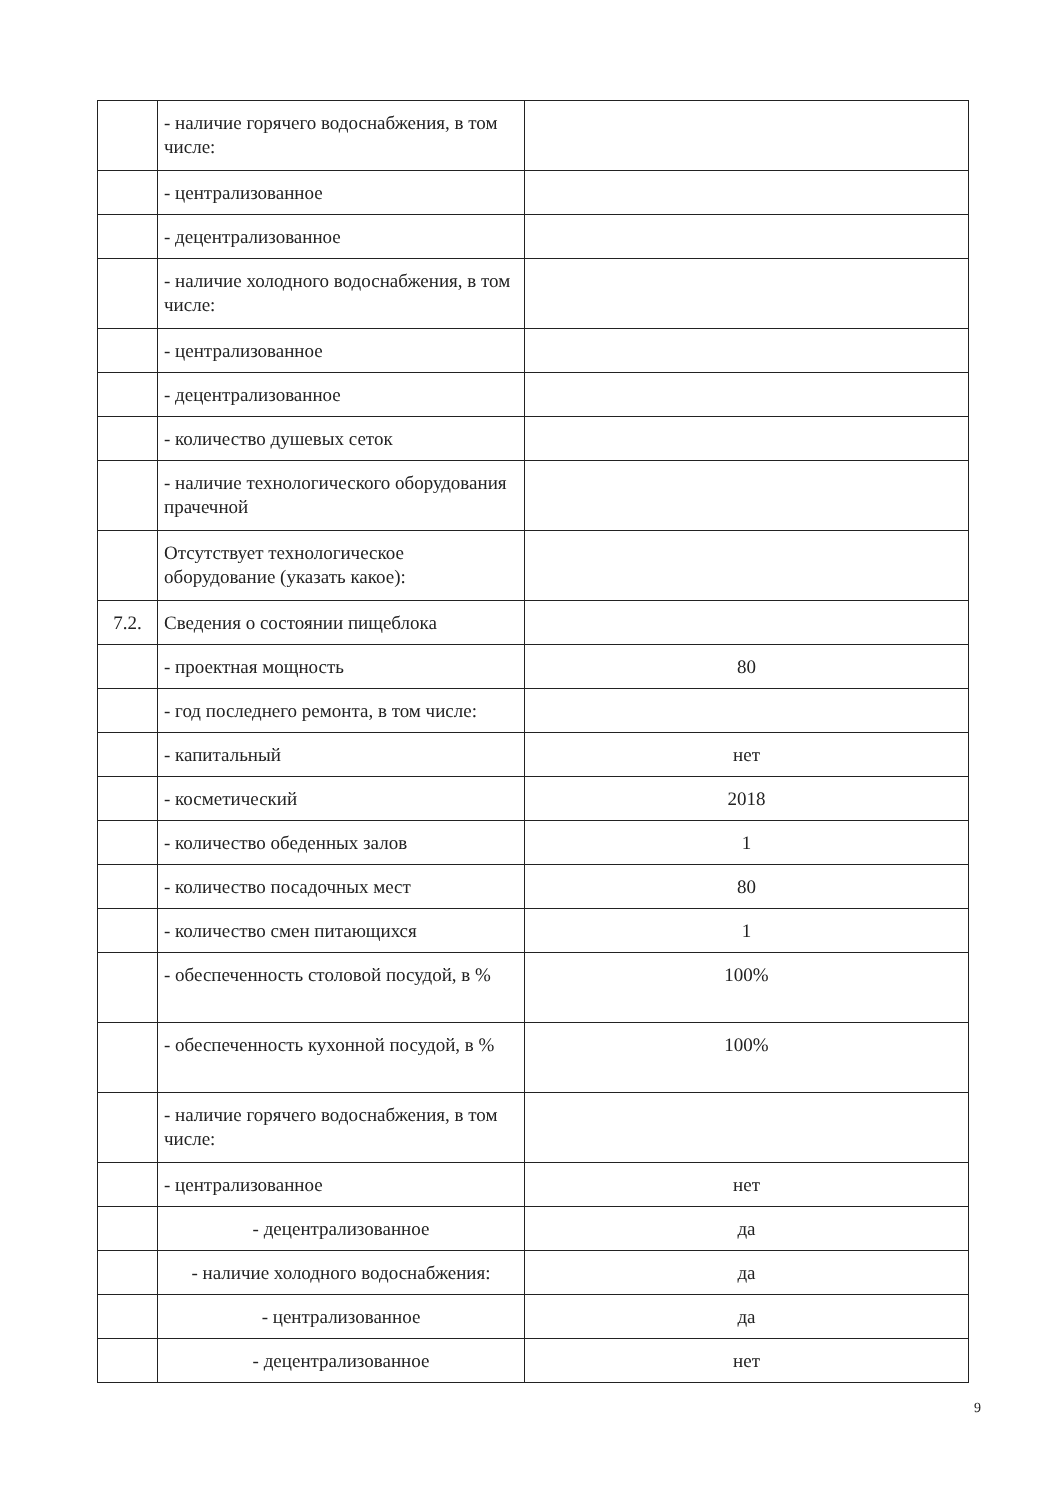| | - наличие горячего водоснабжения, в том числе: | |
| | - централизованное | |
| | - децентрализованное | |
| | - наличие холодного водоснабжения, в том числе: | |
| | - централизованное | |
| | - децентрализованное | |
| | - количество душевых сеток | |
| | - наличие технологического оборудования прачечной | |
| | Отсутствует технологическое оборудование (указать какое): | |
| 7.2. | Сведения о состоянии пищеблока | |
| | - проектная мощность | 80 |
| | - год последнего ремонта, в том числе: | |
| | - капитальный | нет |
| | - косметический | 2018 |
| | - количество обеденных залов | 1 |
| | - количество посадочных мест | 80 |
| | - количество смен питающихся | 1 |
| | - обеспеченность столовой посудой, в % | 100% |
| | - обеспеченность кухонной посудой, в % | 100% |
| | - наличие горячего водоснабжения, в том числе: | |
| | - централизованное | нет |
| | - децентрализованное | да |
| | - наличие холодного водоснабжения: | да |
| | - централизованное | да |
| | - децентрализованное | нет |
9